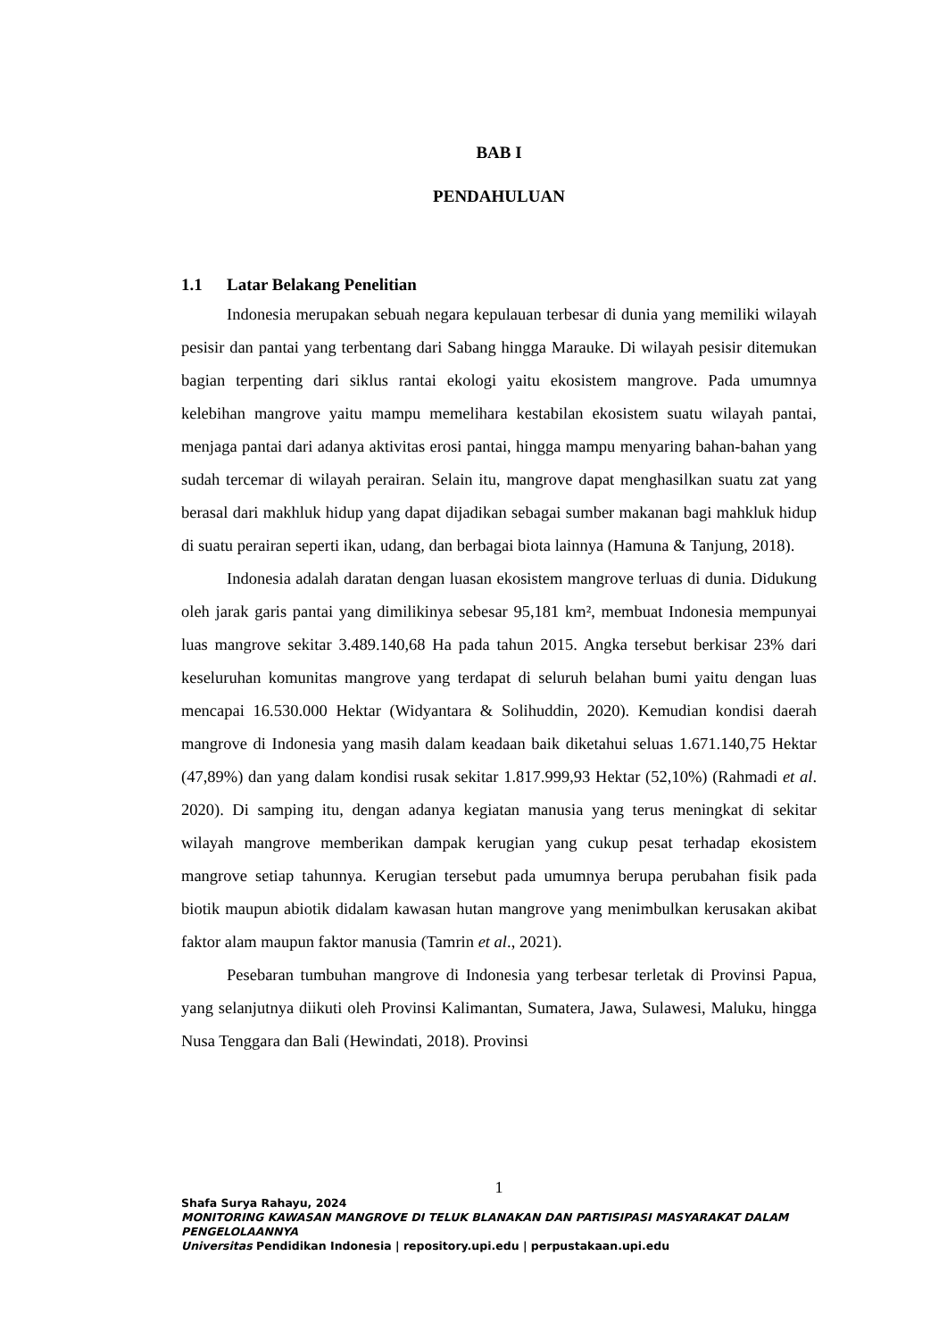BAB I
PENDAHULUAN
1.1 Latar Belakang Penelitian
Indonesia merupakan sebuah negara kepulauan terbesar di dunia yang memiliki wilayah pesisir dan pantai yang terbentang dari Sabang hingga Marauke. Di wilayah pesisir ditemukan bagian terpenting dari siklus rantai ekologi yaitu ekosistem mangrove. Pada umumnya kelebihan mangrove yaitu mampu memelihara kestabilan ekosistem suatu wilayah pantai, menjaga pantai dari adanya aktivitas erosi pantai, hingga mampu menyaring bahan-bahan yang sudah tercemar di wilayah perairan. Selain itu, mangrove dapat menghasilkan suatu zat yang berasal dari makhluk hidup yang dapat dijadikan sebagai sumber makanan bagi mahkluk hidup di suatu perairan seperti ikan, udang, dan berbagai biota lainnya (Hamuna & Tanjung, 2018).
Indonesia adalah daratan dengan luasan ekosistem mangrove terluas di dunia. Didukung oleh jarak garis pantai yang dimilikinya sebesar 95,181 km², membuat Indonesia mempunyai luas mangrove sekitar 3.489.140,68 Ha pada tahun 2015. Angka tersebut berkisar 23% dari keseluruhan komunitas mangrove yang terdapat di seluruh belahan bumi yaitu dengan luas mencapai 16.530.000 Hektar (Widyantara & Solihuddin, 2020). Kemudian kondisi daerah mangrove di Indonesia yang masih dalam keadaan baik diketahui seluas 1.671.140,75 Hektar (47,89%) dan yang dalam kondisi rusak sekitar 1.817.999,93 Hektar (52,10%) (Rahmadi et al. 2020). Di samping itu, dengan adanya kegiatan manusia yang terus meningkat di sekitar wilayah mangrove memberikan dampak kerugian yang cukup pesat terhadap ekosistem mangrove setiap tahunnya. Kerugian tersebut pada umumnya berupa perubahan fisik pada biotik maupun abiotik didalam kawasan hutan mangrove yang menimbulkan kerusakan akibat faktor alam maupun faktor manusia (Tamrin et al., 2021).
Pesebaran tumbuhan mangrove di Indonesia yang terbesar terletak di Provinsi Papua, yang selanjutnya diikuti oleh Provinsi Kalimantan, Sumatera, Jawa, Sulawesi, Maluku, hingga Nusa Tenggara dan Bali (Hewindati, 2018). Provinsi
1
Shafa Surya Rahayu, 2024
MONITORING KAWASAN MANGROVE DI TELUK BLANAKAN DAN PARTISIPASI MASYARAKAT DALAM PENGELOLAANNYA
Universitas Pendidikan Indonesia | repository.upi.edu | perpustakaan.upi.edu